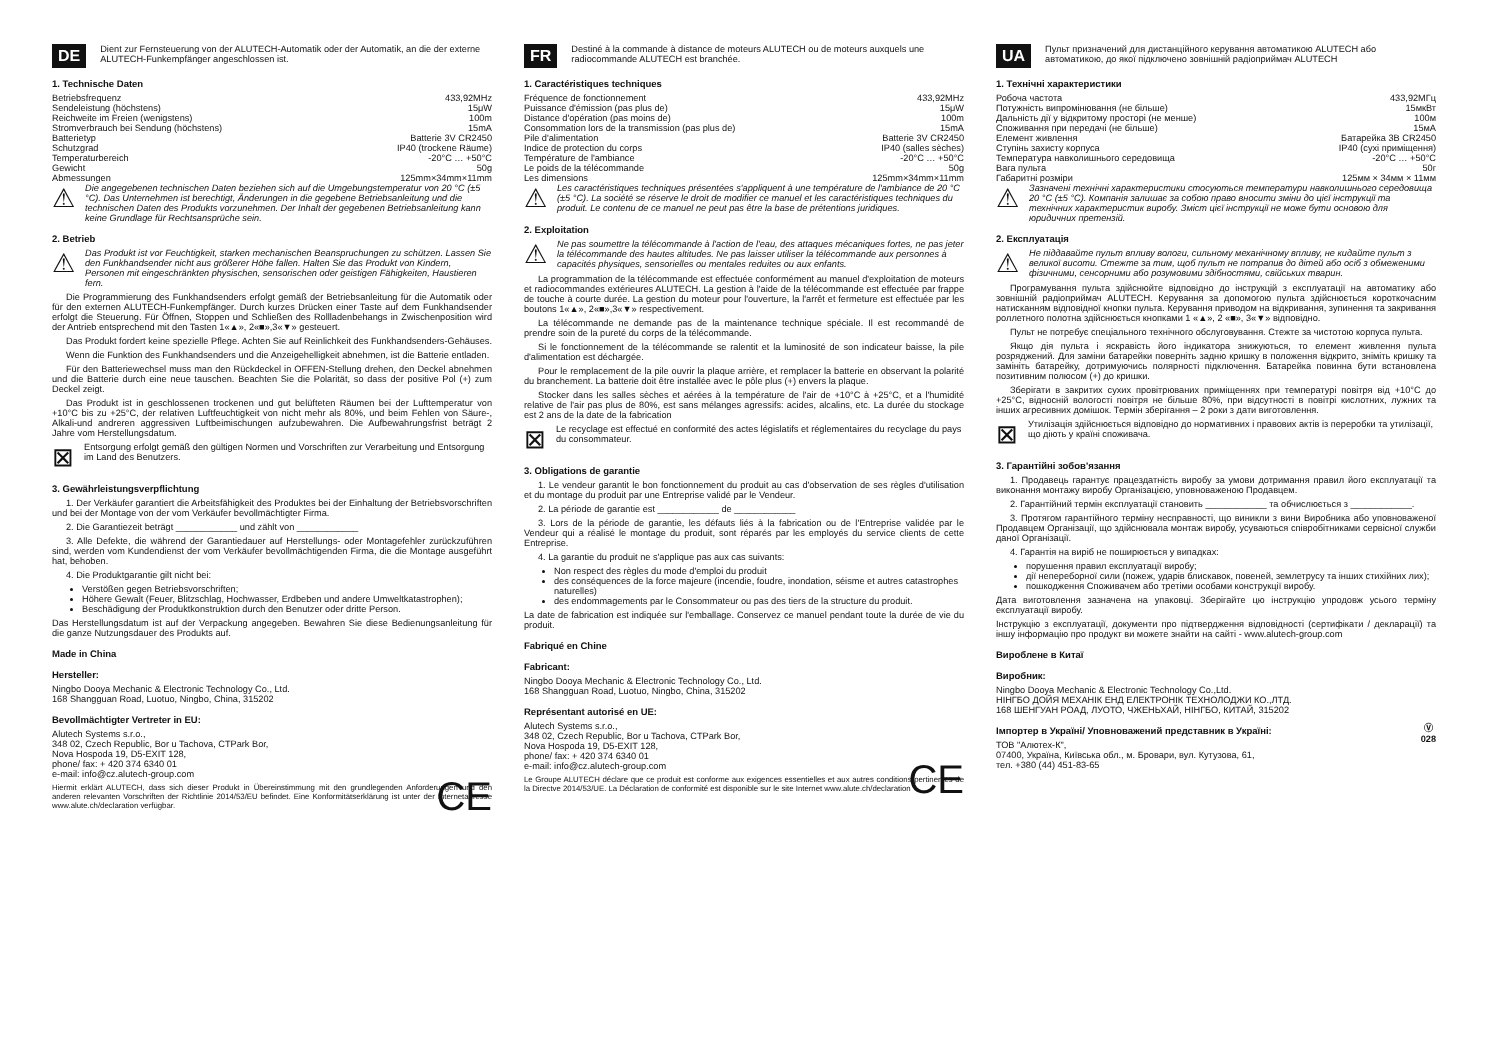DE Dient zur Fernsteuerung von der ALUTECH-Automatik oder der Automatik, an die der externe ALUTECH-Funkempfänger angeschlossen ist.
1. Technische Daten
| Betriebsfrequenz | 433,92MHz |
| Sendeleistung (höchstens) | 15μW |
| Reichweite im Freien (wenigstens) | 100m |
| Stromverbrauch bei Sendung (höchstens) | 15mA |
| Batterietyp | Batterie 3V CR2450 |
| Schutzgrad | IP40 (trockene Räume) |
| Temperaturbereich | -20°C … +50°C |
| Gewicht | 50g |
| Abmessungen | 125mm×34mm×11mm |
⚠ Die angegebenen technischen Daten beziehen sich auf die Umgebungstemperatur von 20 °C (±5 °C). Das Unternehmen ist berechtigt, Änderungen in die gegebene Betriebsanleitung und die technischen Daten des Produkts vorzunehmen. Der Inhalt der gegebenen Betriebsanleitung kann keine Grundlage für Rechtsansprüche sein.
2. Betrieb
⚠ Das Produkt ist vor Feuchtigkeit, starken mechanischen Beanspruchungen zu schützen. Lassen Sie den Funkhandsender nicht aus größerer Höhe fallen. Halten Sie das Produkt von Kindern, Personen mit eingeschränkten physischen, sensorischen oder geistigen Fähigkeiten, Haustieren fern.
Die Programmierung des Funkhandsenders erfolgt gemäß der Betriebsanleitung für die Automatik oder für den externen ALUTECH-Funkempfänger. Durch kurzes Drücken einer Taste auf dem Funkhandsender erfolgt die Steuerung. Für Öffnen, Stoppen und Schließen des Rollladenbehangs in Zwischenposition wird der Antrieb entsprechend mit den Tasten 1«▲», 2«■»,3«▼» gesteuert.
Das Produkt fordert keine spezielle Pflege. Achten Sie auf Reinlichkeit des Funkhandsenders-Gehäuses.
Wenn die Funktion des Funkhandsenders und die Anzeigehelligkeit abnehmen, ist die Batterie entladen.
Für den Batteriewechsel muss man den Rückdeckel in OFFEN-Stellung drehen, den Deckel abnehmen und die Batterie durch eine neue tauschen. Beachten Sie die Polarität, so dass der positive Pol (+) zum Deckel zeigt.
Das Produkt ist in geschlossenen trockenen und gut belüfteten Räumen bei der Lufttemperatur von +10°C bis zu +25°C, der relativen Luftfeuchtigkeit von nicht mehr als 80%, und beim Fehlen von Säure-, Alkali-und andreren aggressiven Luftbeimischungen aufzubewahren. Die Aufbewahrungsfrist beträgt 2 Jahre vom Herstellungsdatum.
⊠ Entsorgung erfolgt gemäß den gültigen Normen und Vorschriften zur Verarbeitung und Entsorgung im Land des Benutzers.
3. Gewährleistungsverpflichtung
1. Der Verkäufer garantiert die Arbeitsfähigkeit des Produktes bei der Einhaltung der Betriebsvorschriften und bei der Montage von der vom Verkäufer bevollmächtigter Firma.
2. Die Garantiezeit beträgt ____________ und zählt von ____________
3. Alle Defekte, die während der Garantiedauer auf Herstellungs- oder Montagefehler zurückzuführen sind, werden vom Kundendienst der vom Verkäufer bevollmächtigenden Firma, die die Montage ausgeführt hat, behoben.
4. Die Produktgarantie gilt nicht bei:
Verstößen gegen Betriebsvorschriften;
Höhere Gewalt (Feuer, Blitzschlag, Hochwasser, Erdbeben und andere Umweltkatastrophen);
Beschädigung der Produktkonstruktion durch den Benutzer oder dritte Person.
Das Herstellungsdatum ist auf der Verpackung angegeben. Bewahren Sie diese Bedienungsanleitung für die ganze Nutzungsdauer des Produkts auf.
Made in China
Hersteller:
Ningbo Dooya Mechanic & Electronic Technology Co., Ltd.
168 Shangguan Road, Luotuo, Ningbo, China, 315202
Bevollmächtigter Vertreter in EU:
Alutech Systems s.r.o.,
348 02, Czech Republic, Bor u Tachova, CTPark Bor,
Nova Hospoda 19, D5-EXIT 128,
phone/ fax: + 420 374 6340 01
e-mail: info@cz.alutech-group.com
Hiermit erklärt ALUTECH, dass sich dieser Produkt in Übereinstimmung mit den grundlegenden Anforderungen und den anderen relevanten Vorschriften der Richtlinie 2014/53/EU befindet. Eine Konformitätserklärung ist unter der Internetadresse www.alute.ch/declaration verfügbar.
CE
FR Destiné à la commande à distance de moteurs ALUTECH ou de moteurs auxquels une radiocommande ALUTECH est branchée.
1. Caractéristiques techniques
| Fréquence de fonctionnement | 433,92MHz |
| Puissance d'émission (pas plus de) | 15μW |
| Distance d'opération (pas moins de) | 100m |
| Consommation lors de la transmission (pas plus de) | 15mA |
| Pile d'alimentation | Batterie 3V CR2450 |
| Indice de protection du corps | IP40 (salles sèches) |
| Température de l'ambiance | -20°C … +50°C |
| Le poids de la télécommande | 50g |
| Les dimensions | 125mm×34mm×11mm |
⚠ Les caractéristiques techniques présentées s'appliquent à une température de l'ambiance de 20 °C (±5 °C). La société se réserve le droit de modifier ce manuel et les caractéristiques techniques du produit. Le contenu de ce manuel ne peut pas être la base de prétentions juridiques.
2. Exploitation
⚠ Ne pas soumettre la télécommande à l'action de l'eau, des attaques mécaniques fortes, ne pas jeter la télécommande des hautes altitudes. Ne pas laisser utiliser la télécommande aux personnes à capacités physiques, sensorielles ou mentales reduites ou aux enfants.
La programmation de la télécommande est effectuée conformément au manuel d'exploitation de moteurs et radiocommandes extérieures ALUTECH. La gestion à l'aide de la télécommande est effectuée par frappe de touche à courte durée. La gestion du moteur pour l'ouverture, la l'arrêt et fermeture est effectuée par les boutons 1«▲», 2«■»,3«▼» respectivement.
La télécommande ne demande pas de la maintenance technique spéciale. Il est recommandé de prendre soin de la pureté du corps de la télécommande.
Si le fonctionnement de la télécommande se ralentit et la luminosité de son indicateur baisse, la pile d'alimentation est déchargée.
Pour le remplacement de la pile ouvrir la plaque arrière, et remplacer la batterie en observant la polarité du branchement. La batterie doit être installée avec le pôle plus (+) envers la plaque.
Stocker dans les salles sèches et aérées à la température de l'air de +10°C à +25°C, et a l'humidité relative de l'air pas plus de 80%, est sans mélanges agressifs: acides, alcalins, etc. La durée du stockage est 2 ans de la date de la fabrication
⊠ Le recyclage est effectué en conformité des actes législatifs et réglementaires du recyclage du pays du consommateur.
3. Obligations de garantie
1. Le vendeur garantit le bon fonctionnement du produit au cas d'observation de ses règles d'utilisation et du montage du produit par une Entreprise validé par le Vendeur.
2. La période de garantie est ____________ de ____________
3. Lors de la période de garantie, les défauts liés à la fabrication ou de l'Entreprise validée par le Vendeur qui a réalisé le montage du produit, sont réparés par les employés du service clients de cette Entreprise.
4. La garantie du produit ne s'applique pas aux cas suivants:
Non respect des règles du mode d'emploi du produit
des conséquences de la force majeure (incendie, foudre, inondation, séisme et autres catastrophes naturelles)
des endommagements par le Consommateur ou pas des tiers de la structure du produit.
La date de fabrication est indiquée sur l'emballage. Conservez ce manuel pendant toute la durée de vie du produit.
Fabriqué en Chine
Fabricant:
Ningbo Dooya Mechanic & Electronic Technology Co., Ltd.
168 Shangguan Road, Luotuo, Ningbo, China, 315202
Représentant autorisé en UE:
Alutech Systems s.r.o.,
348 02, Czech Republic, Bor u Tachova, CTPark Bor,
Nova Hospoda 19, D5-EXIT 128,
phone/ fax: + 420 374 6340 01
e-mail: info@cz.alutech-group.com
Le Groupe ALUTECH déclare que ce produit est conforme aux exigences essentielles et aux autres conditions pertinentes de la Directve 2014/53/UE. La Déclaration de conformité est disponible sur le site Internet www.alute.ch/declaration
CE
UA Пульт призначений для дистанційного керування автоматикою ALUTECH або автоматикою, до якої підключено зовнішній радіоприймач ALUTECH
1. Технічні характеристики
| Робоча частота | 433,92МГц |
| Потужність випромінювання (не більше) | 15мкВт |
| Дальність дії у відкритому просторі (не менше) | 100м |
| Споживання при передачі (не більше) | 15мА |
| Елемент живлення | Батарейка 3В CR2450 |
| Ступінь захисту корпуса | IP40 (сухі приміщення) |
| Температура навколишнього середовища | -20°C … +50°C |
| Вага пульта | 50г |
| Габаритні розміри | 125мм × 34мм × 11мм |
⚠ Зазначені технічні характеристики стосуються температури навколишнього середовища 20 °C (±5 °C). Компанія залишає за собою право вносити зміни до цієї інструкції та технічних характеристик виробу. Зміст цієї інструкції не може бути основою для юридичних претензій.
2. Експлуатація
⚠ Не піддавайте пульт впливу вологи, сильному механічному впливу, не кидайте пульт з великої висоти. Стежте за тим, щоб пульт не потрапив до дітей або осіб з обмеженими фізичними, сенсорними або розумовими здібностями, свійських тварин.
Програмування пульта здійснюйте відповідно до інструкцій з експлуатації на автоматику або зовнішній радіоприймач ALUTECH. Керування за допомогою пульта здійснюється короткочасним натисканням відповідної кнопки пульта. Керування приводом на відкривання, зупинення та закривання роллетного полотна здійснюється кнопками 1 «▲», 2 «■», 3«▼» відповідно.
Пульт не потребує спеціального технічного обслуговування. Стежте за чистотою корпуса пульта.
Якщо дія пульта і яскравість його індикатора знижуються, то елемент живлення пульта розряджений. Для заміни батарейки поверніть задню кришку в положення відкрито, зніміть кришку та замініть батарейку, дотримуючись полярності підключення. Батарейка повинна бути встановлена позитивним полюсом (+) до кришки.
Зберігати в закритих сухих провітрюваних приміщеннях при температурі повітря від +10°C до +25°C, відносній вологості повітря не більше 80%, при відсутності в повітрі кислотних, лужних та інших агресивних домішок. Термін зберігання – 2 роки з дати виготовлення.
⊠ Утилізація здійснюється відповідно до нормативних і правових актів із переробки та утилізації, що діють у країні споживача.
3. Гарантійні зобов'язання
1. Продавець гарантує працездатність виробу за умови дотримання правил його експлуатації та виконання монтажу виробу Організацією, уповноваженою Продавцем.
2. Гарантійний термін експлуатації становить ____________ та обчислюється з ____________.
3. Протягом гарантійного терміну несправності, що виникли з вини Виробника або уповноваженої Продавцем Організації, що здійснювала монтаж виробу, усуваються співробітниками сервісної служби даної Організації.
4. Гарантія на виріб не поширюється у випадках:
порушення правил експлуатації виробу;
дії непереборної сили (пожеж, ударів блискавок, повеней, землетрусу та інших стихійних лих);
пошкодження Споживачем або третіми особами конструкції виробу.
Дата виготовлення зазначена на упаковці. Зберігайте цю інструкцію упродовж усього терміну експлуатації виробу.
Інструкцію з експлуатації, документи про підтвердження відповідності (сертифікати / декларації) та іншу інформацію про продукт ви можете знайти на сайті - www.alutech-group.com
Вироблене в Китаї
Виробник:
Ningbo Dooya Mechanic & Electronic Technology Co.,Ltd.
НІНГБО ДОЙЯ МЕХАНІК ЕНД ЕЛЕКТРОНІК ТЕХНОЛОДЖИ КО.,ЛТД.
168 ШЕНГУАН РОАД, ЛУОТО, ЧЖЕНЬХАЙ, НІНГБО, КИТАЙ, 315202
Імпортер в Україні/ Уповноважений представник в Україні:
ТОВ "Алютех-К",
07400, Україна, Київська обл., м. Бровари, вул. Кутузова, 61,
тел. +380 (44) 451-83-65
Ⓥ
028